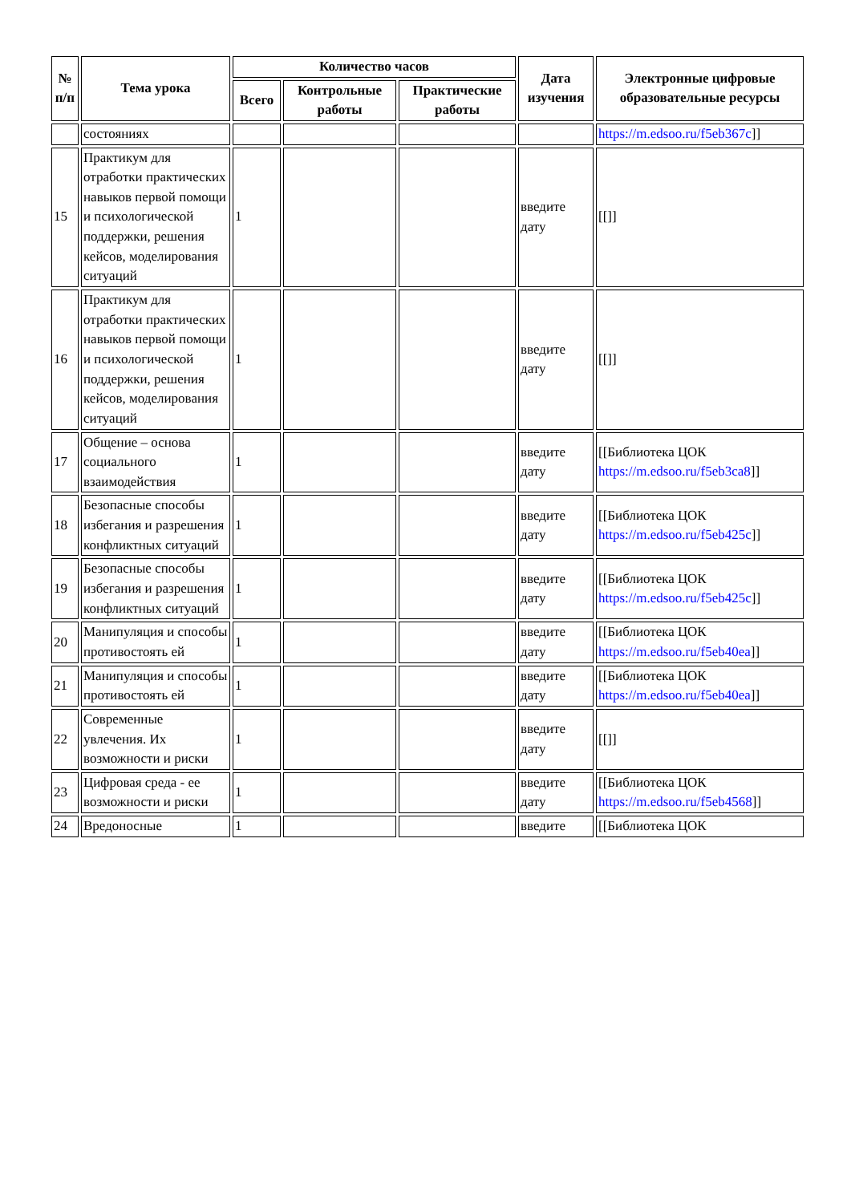| № п/п | Тема урока | Количество часов | | | Дата изучения | Электронные цифровые образовательные ресурсы |
| --- | --- | --- | --- | --- | --- | --- |
| | | Всего | Контрольные работы | Практические работы | | |
| | состояниях | | | | | https://m.edsoo.ru/f5eb367c ]] |
| 15 | Практикум для отработки практических навыков первой помощи и психологической поддержки, решения кейсов, моделирования ситуаций | 1 | | | введите дату | [[]] |
| 16 | Практикум для отработки практических навыков первой помощи и психологической поддержки, решения кейсов, моделирования ситуаций | 1 | | | введите дату | [[]] |
| 17 | Общение – основа социального взаимодействия | 1 | | | введите дату | [[Библиотека ЦОК https://m.edsoo.ru/f5eb3ca8 ]] |
| 18 | Безопасные способы избегания и разрешения конфликтных ситуаций | 1 | | | введите дату | [[Библиотека ЦОК https://m.edsoo.ru/f5eb425c ]] |
| 19 | Безопасные способы избегания и разрешения конфликтных ситуаций | 1 | | | введите дату | [[Библиотека ЦОК https://m.edsoo.ru/f5eb425c ]] |
| 20 | Манипуляция и способы противостоять ей | 1 | | | введите дату | [[Библиотека ЦОК https://m.edsoo.ru/f5eb40ea ]] |
| 21 | Манипуляция и способы противостоять ей | 1 | | | введите дату | [[Библиотека ЦОК https://m.edsoo.ru/f5eb40ea ]] |
| 22 | Современные увлечения. Их возможности и риски | 1 | | | введите дату | [[]] |
| 23 | Цифровая среда - ее возможности и риски | 1 | | | введите дату | [[Библиотека ЦОК https://m.edsoo.ru/f5eb4568 ]] |
| 24 | Вредоносные | 1 | | | введите | [[Библиотека ЦОК |